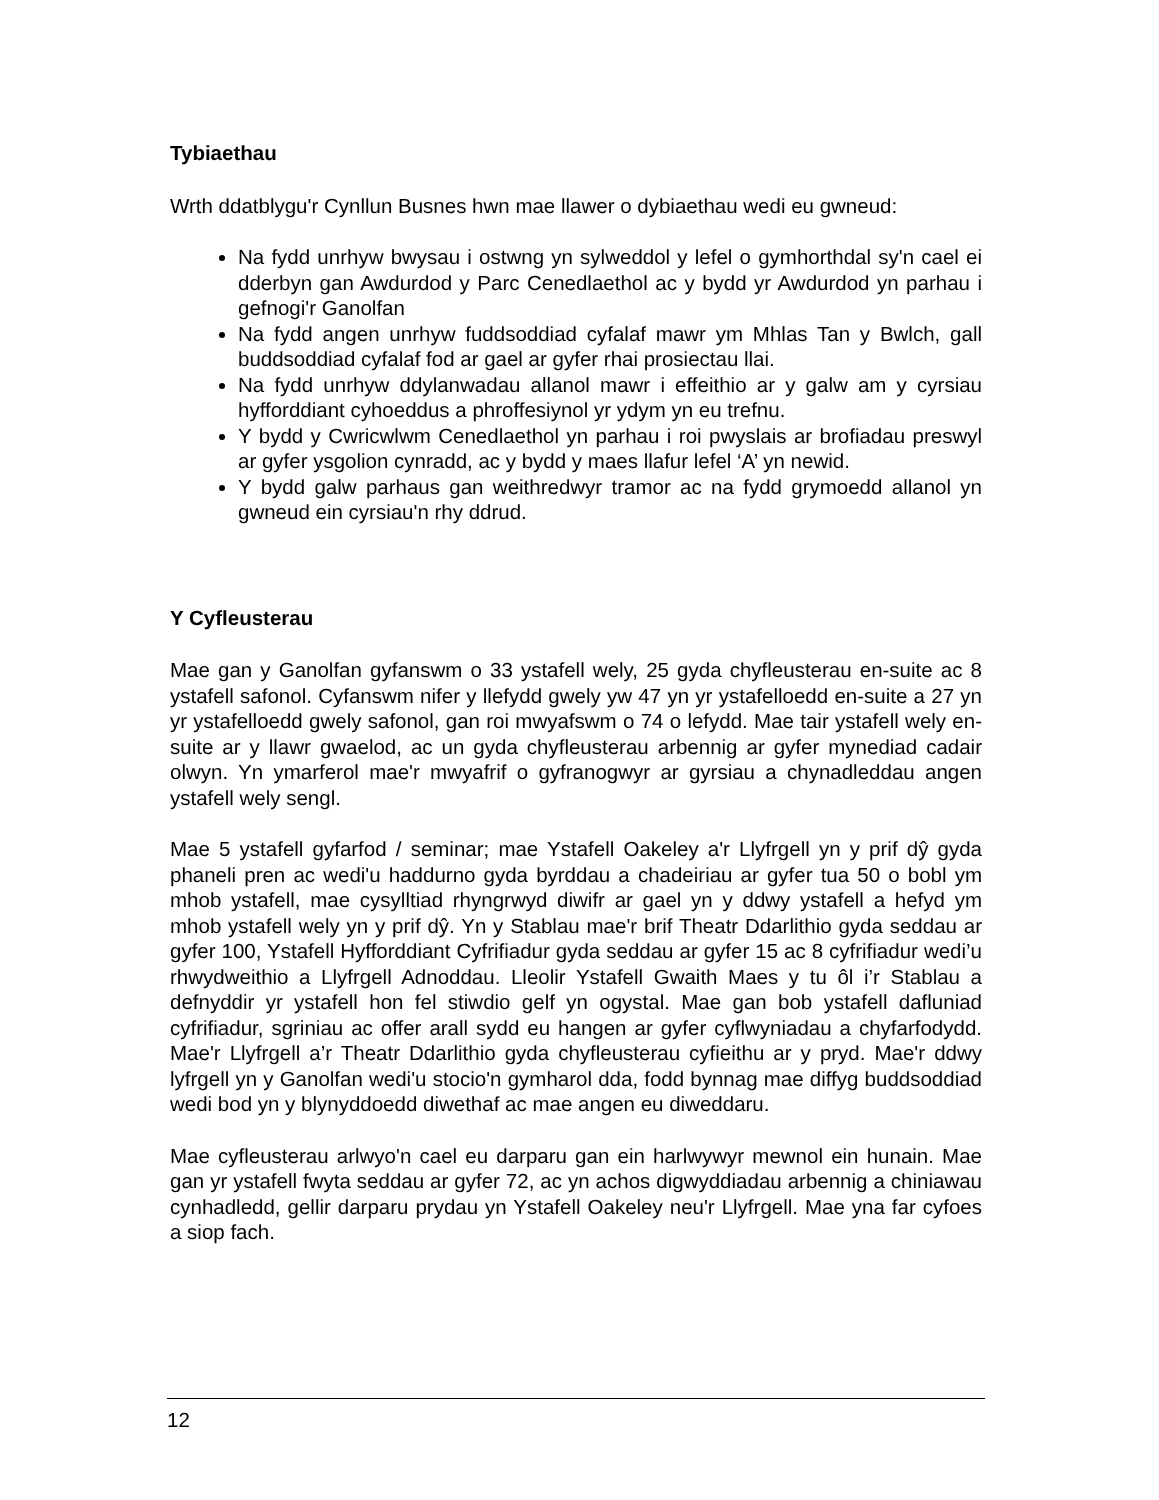Tybiaethau
Wrth ddatblygu'r Cynllun Busnes hwn mae llawer o dybiaethau wedi eu gwneud:
Na fydd unrhyw bwysau i ostwng yn sylweddol y lefel o gymhorthdal sy'n cael ei dderbyn gan Awdurdod y Parc Cenedlaethol ac y bydd yr Awdurdod yn parhau i gefnogi'r Ganolfan
Na fydd angen unrhyw fuddsoddiad cyfalaf mawr ym Mhlas Tan y Bwlch, gall buddsoddiad cyfalaf fod ar gael ar gyfer rhai prosiectau llai.
Na fydd unrhyw ddylanwadau allanol mawr i effeithio ar y galw am y cyrsiau hyfforddiant cyhoeddus a phroffesiynol yr ydym yn eu trefnu.
Y bydd y Cwricwlwm Cenedlaethol yn parhau i roi pwyslais ar brofiadau preswyl ar gyfer ysgolion cynradd, ac y bydd y maes llafur lefel ‘A’ yn newid.
Y bydd galw parhaus gan weithredwyr tramor ac na fydd grymoedd allanol yn gwneud ein cyrsiau'n rhy ddrud.
Y Cyfleusterau
Mae gan y Ganolfan gyfanswm o 33 ystafell wely, 25 gyda chyfleusterau en-suite ac 8 ystafell safonol. Cyfanswm nifer y llefydd gwely yw 47 yn yr ystafelloedd en-suite a 27 yn yr ystafelloedd gwely safonol, gan roi mwyafswm o 74 o lefydd. Mae tair ystafell wely en-suite ar y llawr gwaelod, ac un gyda chyfleusterau arbennig ar gyfer mynediad cadair olwyn. Yn ymarferol mae'r mwyafrif o gyfranogwyr ar gyrsiau a chynadleddau angen ystafell wely sengl.
Mae 5 ystafell gyfarfod / seminar; mae Ystafell Oakeley a'r Llyfrgell yn y prif dŷ gyda phaneli pren ac wedi'u haddurno gyda byrddau a chadeiriau ar gyfer tua 50 o bobl ym mhob ystafell, mae cysylltiad rhyngrwyd diwifr ar gael yn y ddwy ystafell a hefyd ym mhob ystafell wely yn y prif dŷ. Yn y Stablau mae'r brif Theatr Ddarlithio gyda seddau ar gyfer 100, Ystafell Hyfforddiant Cyfrifiadur gyda seddau ar gyfer 15 ac 8 cyfrifiadur wedi’u rhwydweithio a Llyfrgell Adnoddau. Lleolir Ystafell Gwaith Maes y tu ôl i’r Stablau a defnyddir yr ystafell hon fel stiwdio gelf yn ogystal. Mae gan bob ystafell dafluniad cyfrifiadur, sgriniau ac offer arall sydd eu hangen ar gyfer cyflwyniadau a chyfarfodydd. Mae'r Llyfrgell a’r Theatr Ddarlithio gyda chyfleusterau cyfieithu ar y pryd. Mae'r ddwy lyfrgell yn y Ganolfan wedi'u stocio'n gymharol dda, fodd bynnag mae diffyg buddsoddiad wedi bod yn y blynyddoedd diwethaf ac mae angen eu diweddaru.
Mae cyfleusterau arlwyo'n cael eu darparu gan ein harlwywyr mewnol ein hunain. Mae gan yr ystafell fwyta seddau ar gyfer 72, ac yn achos digwyddiadau arbennig a chiniawau cynhadledd, gellir darparu prydau yn Ystafell Oakeley neu'r Llyfrgell. Mae yna far cyfoes a siop fach.
12